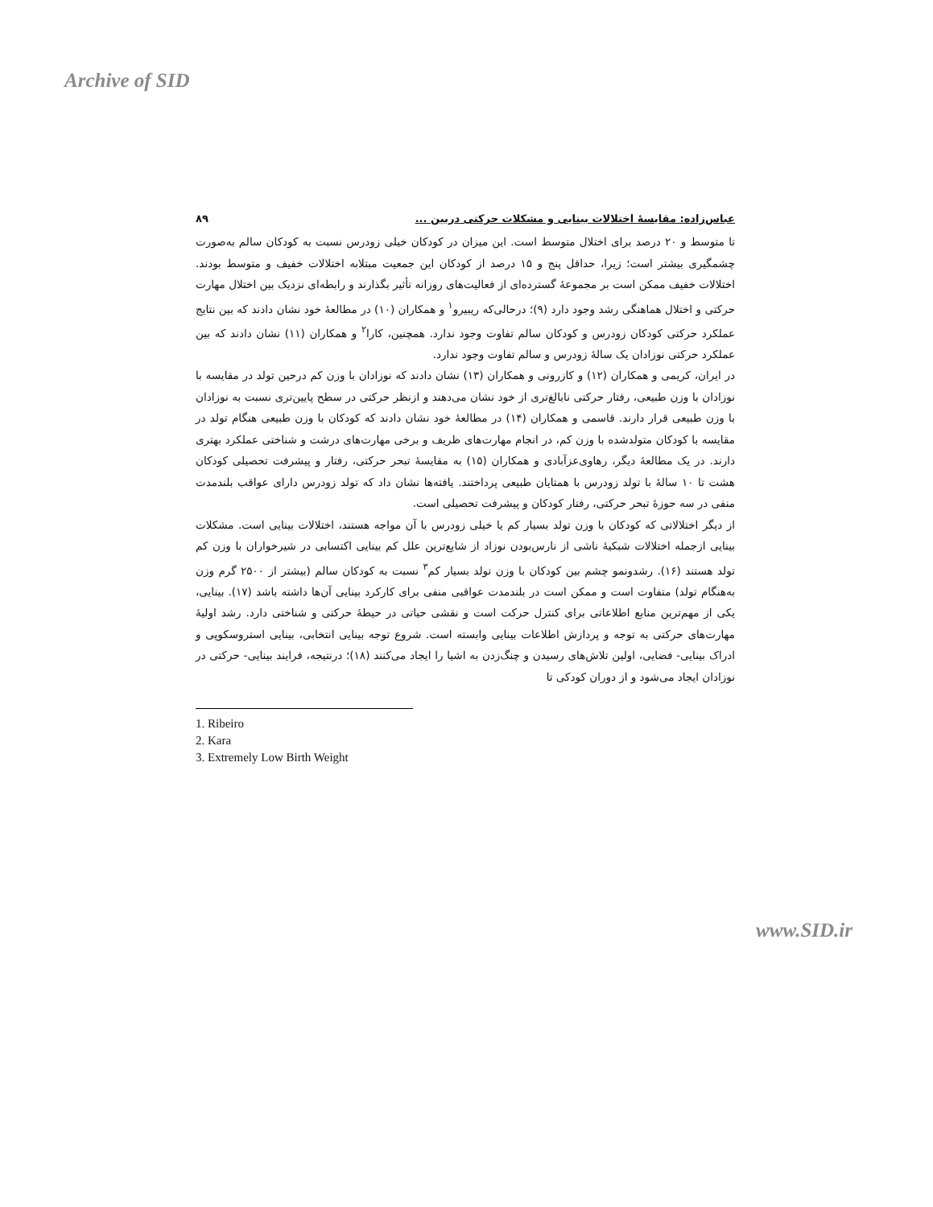Archive of SID
عباس‌زاده: مقایسهٔ اختلالات بینایی و مشکلات حرکتی دربین ... ۸۹
تا متوسط و ۲۰ درصد برای اختلال متوسط است. این میزان در کودکان خیلی زودرس نسبت به کودکان سالم به‌صورت چشمگیری بیشتر است؛ زیرا، حداقل پنج و ۱۵ درصد از کودکان این جمعیت مبتلابه اختلالات خفیف و متوسط بودند. اختلالات خفیف ممکن است بر مجموعهٔ گسترده‌ای از فعالیت‌های روزانه تأثیر بگذارند و رابطه‌ای نزدیک بین اختلال مهارت حرکتی و اختلال هماهنگی رشد وجود دارد (۹)؛ درحالی‌که ریبیرو<sup>۱</sup> و همکاران (۱۰) در مطالعهٔ خود نشان دادند که بین نتایج عملکرد حرکتی کودکان زودرس و کودکان سالم تفاوت وجود ندارد. همچنین، کارا<sup>۲</sup> و همکاران (۱۱) نشان دادند که بین عملکرد حرکتی نوزادان یک سالهٔ زودرس و سالم تفاوت وجود ندارد.
در ایران، کریمی و همکاران (۱۲) و کازرونی و همکاران (۱۳) نشان دادند که نوزادان با وزن کم درحین تولد در مقایسه با نوزادان با وزن طبیعی، رفتار حرکتی نابالغ‌تری از خود نشان می‌دهند و ازنظر حرکتی در سطح پایین‌تری نسبت به نوزادان با وزن طبیعی قرار دارند. قاسمی و همکاران (۱۴) در مطالعهٔ خود نشان دادند که کودکان با وزن طبیعی هنگام تولد در مقایسه با کودکان متولدشده با وزن کم، در انجام مهارت‌های ظریف و برخی مهارت‌های درشت و شناختی عملکرد بهتری دارند. در یک مطالعهٔ دیگر، رهاوی‌عزآبادی و همکاران (۱۵) به مقایسهٔ تبحر حرکتی، رفتار و پیشرفت تحصیلی کودکان هشت تا ۱۰ سالهٔ با تولد زودرس با همتایان طبیعی پرداختند. یافته‌ها نشان داد که تولد زودرس دارای عواقب بلندمدت منفی در سه حوزهٔ تبحر حرکتی، رفتار کودکان و پیشرفت تحصیلی است.
از دیگر اختلالاتی که کودکان با وزن تولد بسیار کم یا خیلی زودرس با آن مواجه هستند، اختلالات بینایی است. مشکلات بینایی ازجمله اختلالات شبکیهٔ ناشی از نارس‌بودن نوزاد از شایع‌ترین علل کم بینایی اکتسابی در شیرخواران با وزن کم تولد هستند (۱۶). رشدونمو چشم بین کودکان با وزن تولد بسیار کم<sup>۳</sup> نسبت به کودکان سالم (بیشتر از ۲۵۰۰ گرم وزن به‌هنگام تولد) متفاوت است و ممکن است در بلندمدت عواقبی منفی برای کارکرد بینایی آن‌ها داشته باشد (۱۷). بینایی، یکی از مهم‌ترین منابع اطلاعاتی برای کنترل حرکت است و نقشی حیاتی در حیطهٔ حرکتی و شناختی دارد. رشد اولیهٔ مهارت‌های حرکتی به توجه و پردازش اطلاعات بینایی وابسته است. شروع توجه بینایی انتخابی، بینایی استروسکوپی و ادراک بینایی- فضایی، اولین تلاش‌های رسیدن و چنگ‌زدن به اشیا را ایجاد می‌کنند (۱۸)؛ درنتیجه، فرایند بینایی- حرکتی در نوزادان ایجاد می‌شود و از دوران کودکی تا
1. Ribeiro
2. Kara
3. Extremely Low Birth Weight
www.SID.ir